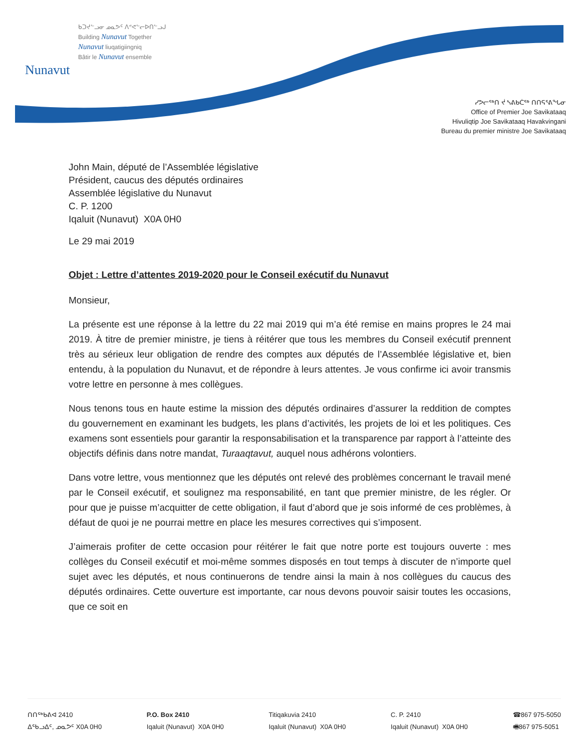Nunavut
ᑲᑐᔪᓪᓗᓂ ᓄᓇᕗᑦ ᐱᕝᕙᓪᓕᐅᑎᓪᓗᒍ
Building Nunavut Together
Nunavut liuqatigiingniq
Bâtir le Nunavut ensemble
ᓯᕗᓕᖅᑎ ᔫ ᓴᕕᑲᑖᖅ ᑎᑎᕋᕐᕕᖓᓂ
Office of Premier Joe Savikataaq
Hivuliqtip Joe Savikataaq Havakvingani
Bureau du premier ministre Joe Savikataaq
John Main, député de l’Assemblée législative
Président, caucus des députés ordinaires
Assemblée législative du Nunavut
C. P. 1200
Iqaluit (Nunavut) X0A 0H0
Le 29 mai 2019
Objet : Lettre d’attentes 2019-2020 pour le Conseil exécutif du Nunavut
Monsieur,
La présente est une réponse à la lettre du 22 mai 2019 qui m’a été remise en mains propres le 24 mai 2019. À titre de premier ministre, je tiens à réitérer que tous les membres du Conseil exécutif prennent très au sérieux leur obligation de rendre des comptes aux députés de l’Assemblée législative et, bien entendu, à la population du Nunavut, et de répondre à leurs attentes. Je vous confirme ici avoir transmis votre lettre en personne à mes collègues.
Nous tenons tous en haute estime la mission des députés ordinaires d’assurer la reddition de comptes du gouvernement en examinant les budgets, les plans d’activités, les projets de loi et les politiques. Ces examens sont essentiels pour garantir la responsabilisation et la transparence par rapport à l’atteinte des objectifs définis dans notre mandat, Turaaqtavut, auquel nous adhérons volontiers.
Dans votre lettre, vous mentionnez que les députés ont relevé des problèmes concernant le travail mené par le Conseil exécutif, et soulignez ma responsabilité, en tant que premier ministre, de les régler. Or pour que je puisse m’acquitter de cette obligation, il faut d’abord que je sois informé de ces problèmes, à défaut de quoi je ne pourrai mettre en place les mesures correctives qui s’imposent.
J’aimerais profiter de cette occasion pour réitérer le fait que notre porte est toujours ouverte : mes collèges du Conseil exécutif et moi-même sommes disposés en tout temps à discuter de n’importe quel sujet avec les députés, et nous continuerons de tendre ainsi la main à nos collègues du caucus des députés ordinaires. Cette ouverture est importante, car nous devons pouvoir saisir toutes les occasions, que ce soit en
ᑎᑎᖅᑲᕕᐊ 2410
ᐃᖃᓗᐃᑦ, ᓄᓇᕗᑦ X0A 0H0
P.O. Box 2410
Iqaluit (Nunavut) X0A 0H0
Titiqakuvia 2410
Iqaluit (Nunavut) X0A 0H0
C. P. 2410
Iqaluit (Nunavut) X0A 0H0
☎867 975-5050
🖷867 975-5051